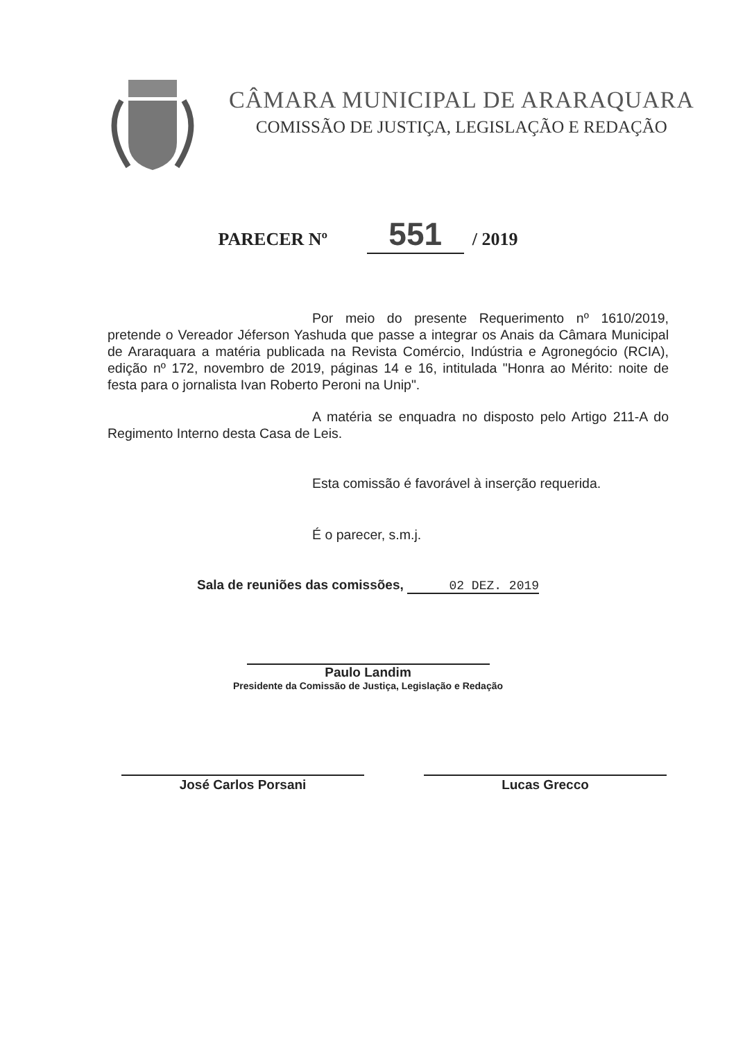CÂMARA MUNICIPAL DE ARARAQUARA
COMISSÃO DE JUSTIÇA, LEGISLAÇÃO E REDAÇÃO
PARECER Nº 551 / 2019
Por meio do presente Requerimento nº 1610/2019, pretende o Vereador Jéferson Yashuda que passe a integrar os Anais da Câmara Municipal de Araraquara a matéria publicada na Revista Comércio, Indústria e Agronegócio (RCIA), edição nº 172, novembro de 2019, páginas 14 e 16, intitulada "Honra ao Mérito: noite de festa para o jornalista Ivan Roberto Peroni na Unip".
A matéria se enquadra no disposto pelo Artigo 211-A do Regimento Interno desta Casa de Leis.
Esta comissão é favorável à inserção requerida.
É o parecer, s.m.j.
Sala de reuniões das comissões, 02 DEZ. 2019
Paulo Landim
Presidente da Comissão de Justiça, Legislação e Redação
José Carlos Porsani Lucas Grecco